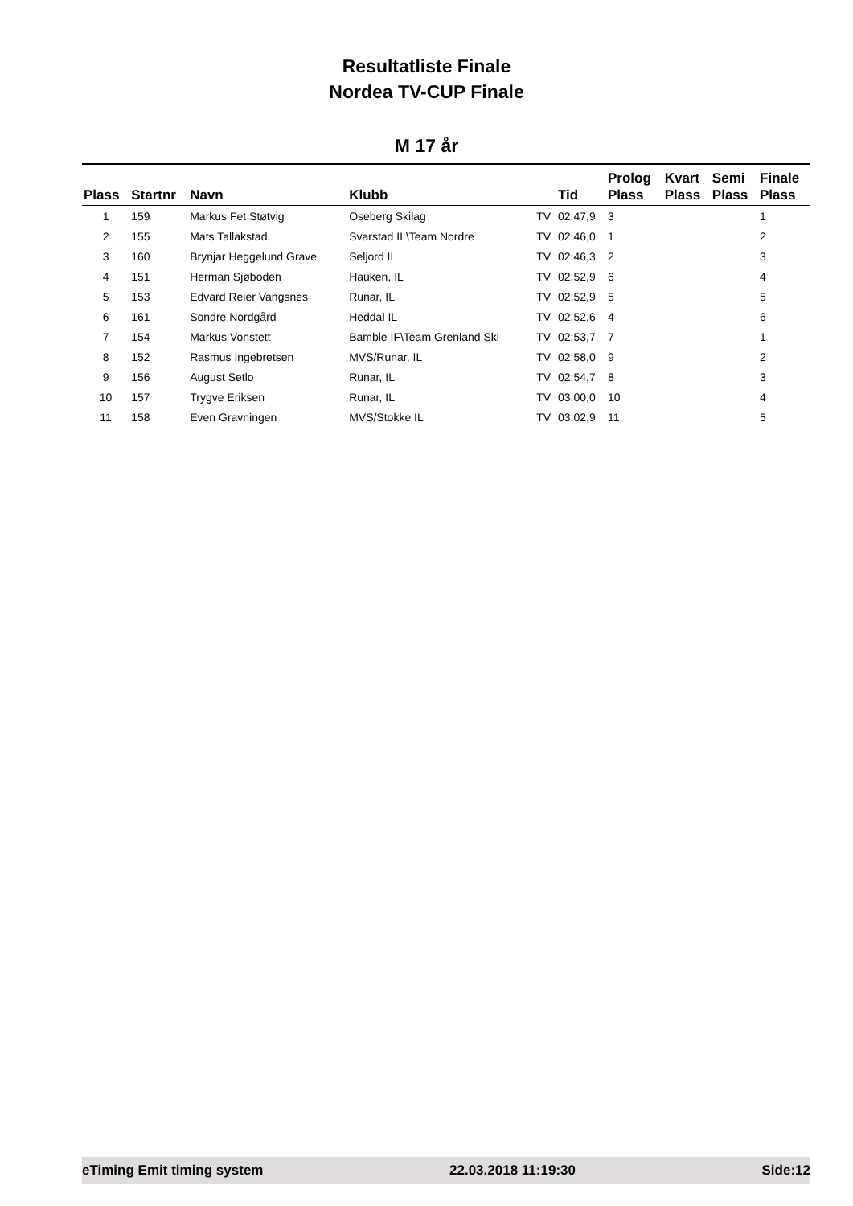Resultatliste Finale
Nordea TV-CUP Finale
M 17 år
| Plass | Startnr | Navn | Klubb | | Tid | Prolog Plass | Kvart Plass | Semi Plass | Finale Plass |
| --- | --- | --- | --- | --- | --- | --- | --- | --- | --- |
| 1 | 159 | Markus Fet Støtvig | Oseberg Skilag | TV | 02:47,9 | 3 | | | 1 |
| 2 | 155 | Mats Tallakstad | Svarstad IL\Team Nordre | TV | 02:46,0 | 1 | | | 2 |
| 3 | 160 | Brynjar Heggelund Grave | Seljord IL | TV | 02:46,3 | 2 | | | 3 |
| 4 | 151 | Herman Sjøboden | Hauken, IL | TV | 02:52,9 | 6 | | | 4 |
| 5 | 153 | Edvard Reier Vangsnes | Runar, IL | TV | 02:52,9 | 5 | | | 5 |
| 6 | 161 | Sondre Nordgård | Heddal IL | TV | 02:52,6 | 4 | | | 6 |
| 7 | 154 | Markus Vonstett | Bamble IF\Team Grenland Ski | TV | 02:53,7 | 7 | | | 1 |
| 8 | 152 | Rasmus Ingebretsen | MVS/Runar, IL | TV | 02:58,0 | 9 | | | 2 |
| 9 | 156 | August Setlo | Runar, IL | TV | 02:54,7 | 8 | | | 3 |
| 10 | 157 | Trygve Eriksen | Runar, IL | TV | 03:00,0 | 10 | | | 4 |
| 11 | 158 | Even Gravningen | MVS/Stokke IL | TV | 03:02,9 | 11 | | | 5 |
eTiming Emit timing system 22.03.2018 11:19:30 Side:12